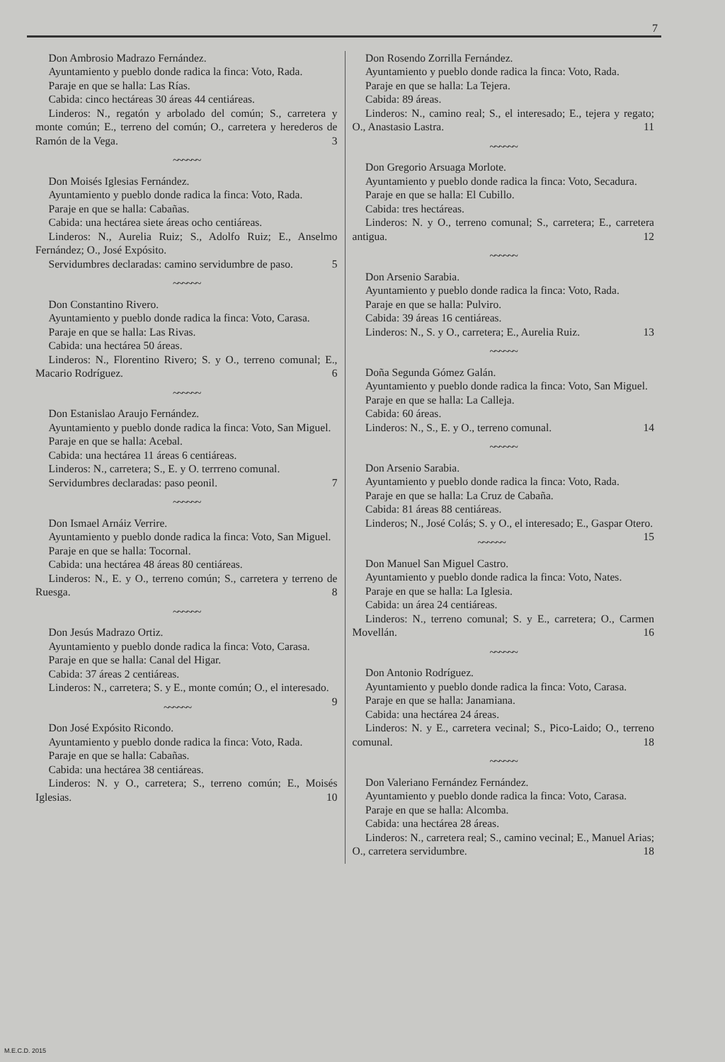7
Don Ambrosio Madrazo Fernández.
Ayuntamiento y pueblo donde radica la finca: Voto, Rada.
Paraje en que se halla: Las Rías.
Cabida: cinco hectáreas 30 áreas 44 centiáreas.
Linderos: N., regatón y arbolado del común; S., carretera y monte común; E., terreno del común; O., carretera y herederos de Ramón de la Vega. 3
~~~~~~
Don Moisés Iglesias Fernández.
Ayuntamiento y pueblo donde radica la finca: Voto, Rada.
Paraje en que se halla: Cabañas.
Cabida: una hectárea siete áreas ocho centiáreas.
Linderos: N., Aurelia Ruiz; S., Adolfo Ruiz; E., Anselmo Fernández; O., José Expósito.
Servidumbres declaradas: camino servidumbre de paso. 5
~~~~~~
Don Constantino Rivero.
Ayuntamiento y pueblo donde radica la finca: Voto, Carasa.
Paraje en que se halla: Las Rivas.
Cabida: una hectárea 50 áreas.
Linderos: N., Florentino Rivero; S. y O., terreno comunal; E., Macario Rodríguez. 6
~~~~~~
Don Estanislao Araujo Fernández.
Ayuntamiento y pueblo donde radica la finca: Voto, San Miguel.
Paraje en que se halla: Acebal.
Cabida: una hectárea 11 áreas 6 centiáreas.
Linderos: N., carretera; S., E. y O. terrreno comunal.
Servidumbres declaradas: paso peonil. 7
~~~~~~
Don Ismael Arnáiz Verrire.
Ayuntamiento y pueblo donde radica la finca: Voto, San Miguel.
Paraje en que se halla: Tocornal.
Cabida: una hectárea 48 áreas 80 centiáreas.
Linderos: N., E. y O., terreno común; S., carretera y terreno de Ruesga. 8
~~~~~~
Don Jesús Madrazo Ortiz.
Ayuntamiento y pueblo donde radica la finca: Voto, Carasa.
Paraje en que se halla: Canal del Higar.
Cabida: 37 áreas 2 centiáreas.
Linderos: N., carretera; S. y E., monte común; O., el interesado. 9
~~~~~~
Don José Expósito Ricondo.
Ayuntamiento y pueblo donde radica la finca: Voto, Rada.
Paraje en que se halla: Cabañas.
Cabida: una hectárea 38 centiáreas.
Linderos: N. y O., carretera; S., terreno común; E., Moisés Iglesias. 10
Don Rosendo Zorrilla Fernández.
Ayuntamiento y pueblo donde radica la finca: Voto, Rada.
Paraje en que se halla: La Tejera.
Cabida: 89 áreas.
Linderos: N., camino real; S., el interesado; E., tejera y regato; O., Anastasio Lastra. 11
~~~~~~
Don Gregorio Arsuaga Morlote.
Ayuntamiento y pueblo donde radica la finca: Voto, Secadura.
Paraje en que se halla: El Cubillo.
Cabida: tres hectáreas.
Linderos: N. y O., terreno comunal; S., carretera; E., carretera antigua. 12
~~~~~~
Don Arsenio Sarabia.
Ayuntamiento y pueblo donde radica la finca: Voto, Rada.
Paraje en que se halla: Pulviro.
Cabida: 39 áreas 16 centiáreas.
Linderos: N., S. y O., carretera; E., Aurelia Ruiz. 13
~~~~~~
Doña Segunda Gómez Galán.
Ayuntamiento y pueblo donde radica la finca: Voto, San Miguel.
Paraje en que se halla: La Calleja.
Cabida: 60 áreas.
Linderos: N., S., E. y O., terreno comunal. 14
~~~~~~
Don Arsenio Sarabia.
Ayuntamiento y pueblo donde radica la finca: Voto, Rada.
Paraje en que se halla: La Cruz de Cabaña.
Cabida: 81 áreas 88 centiáreas.
Linderos; N., José Colás; S. y O., el interesado; E., Gaspar Otero. 15
~~~~~~
Don Manuel San Miguel Castro.
Ayuntamiento y pueblo donde radica la finca: Voto, Nates.
Paraje en que se halla: La Iglesia.
Cabida: un área 24 centiáreas.
Linderos: N., terreno comunal; S. y E., carretera; O., Carmen Movellán. 16
~~~~~~
Don Antonio Rodríguez.
Ayuntamiento y pueblo donde radica la finca: Voto, Carasa.
Paraje en que se halla: Janamiana.
Cabida: una hectárea 24 áreas.
Linderos: N. y E., carretera vecinal; S., Pico-Laido; O., terreno comunal. 18
~~~~~~
Don Valeriano Fernández Fernández.
Ayuntamiento y pueblo donde radica la finca: Voto, Carasa.
Paraje en que se halla: Alcomba.
Cabida: una hectárea 28 áreas.
Linderos: N., carretera real; S., camino vecinal; E., Manuel Arias; O., carretera servidumbre. 18
M.E.C.D. 2015